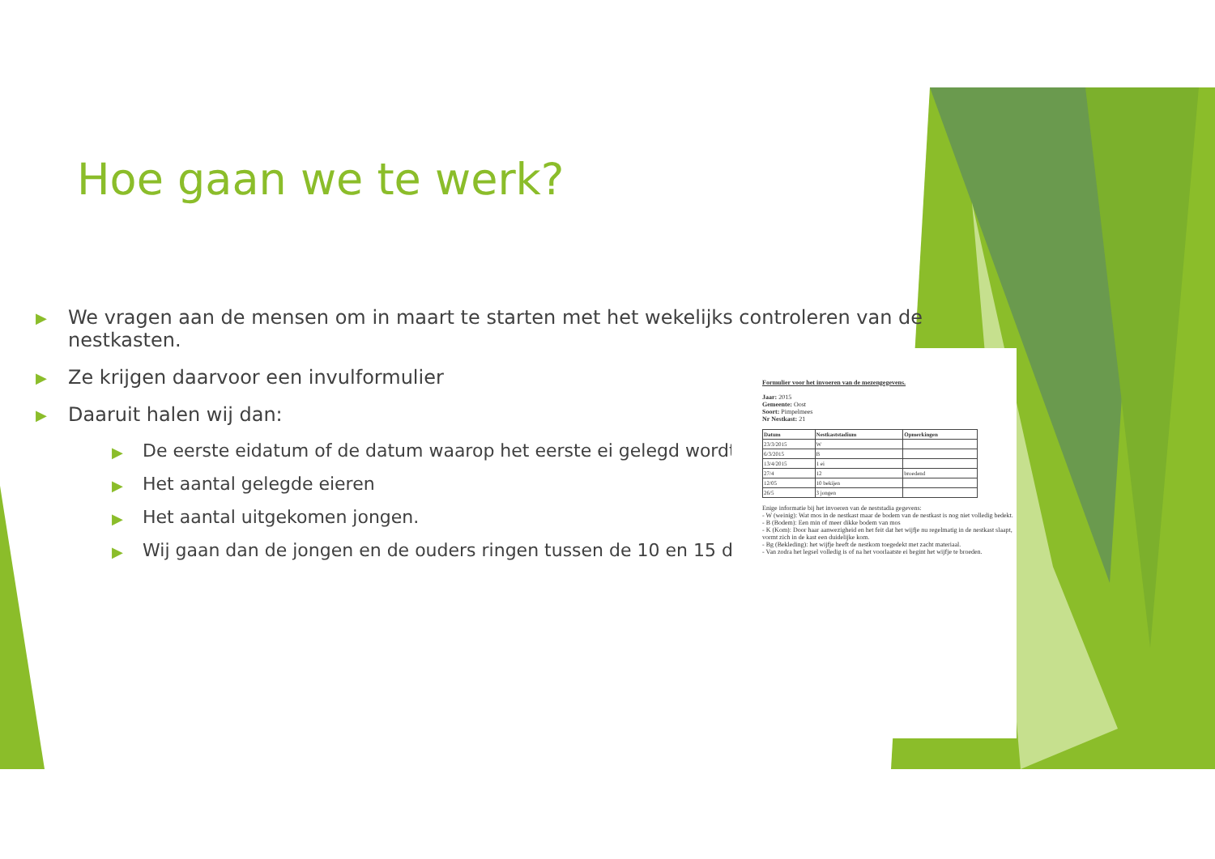Hoe gaan we te werk?
▶ We vragen aan de mensen om in maart te starten met het wekelijks controleren van de nestkasten.
▶ Ze krijgen daarvoor een invulformulier
▶ Daaruit halen wij dan:
▶ De eerste eidatum of de datum waarop het eerste ei gelegd wordt
▶ Het aantal gelegde eieren
▶ Het aantal uitgekomen jongen.
▶ Wij gaan dan de jongen en de ouders ringen tussen de 10 en 15 dagen
Formulier voor het invoeren van de mezengegevens.
Jaar: 2015
Gemeente: Oost
Soort: Pimpelmees
Nr Nestkast: 21
| Datum | Nestkaststadium | Opmerkingen |
| --- | --- | --- |
| 23/3/2015 | W | |
| 6/3/2015 | B | |
| 13/4/2015 | 1 ei | |
| 27/4 | 12 | broedend |
| 12/05 | 10 bekijen | |
| 26/5 | 3 jongen | |
Enige informatie bij het invoeren van de neststadia gegevens:
- W (weinig): Wat mos in de nestkast maar de bodem van de nestkast is nog niet volledig bedekt.
- B (Bodem): Een min of meer dikke bodem van mos
- K (Kom): Door haar aanwezigheid en het feit dat het wijfje nu regelmatig in de nestkast slaapt, vormt zich in de kast een duidelijke kom.
- Bg (Bekleding): het wijfje heeft de nestkom toegedekt met zacht materiaal.
- Van zodra het legsel volledig is of na het voorlaatste ei begint het wijfje te broeden.